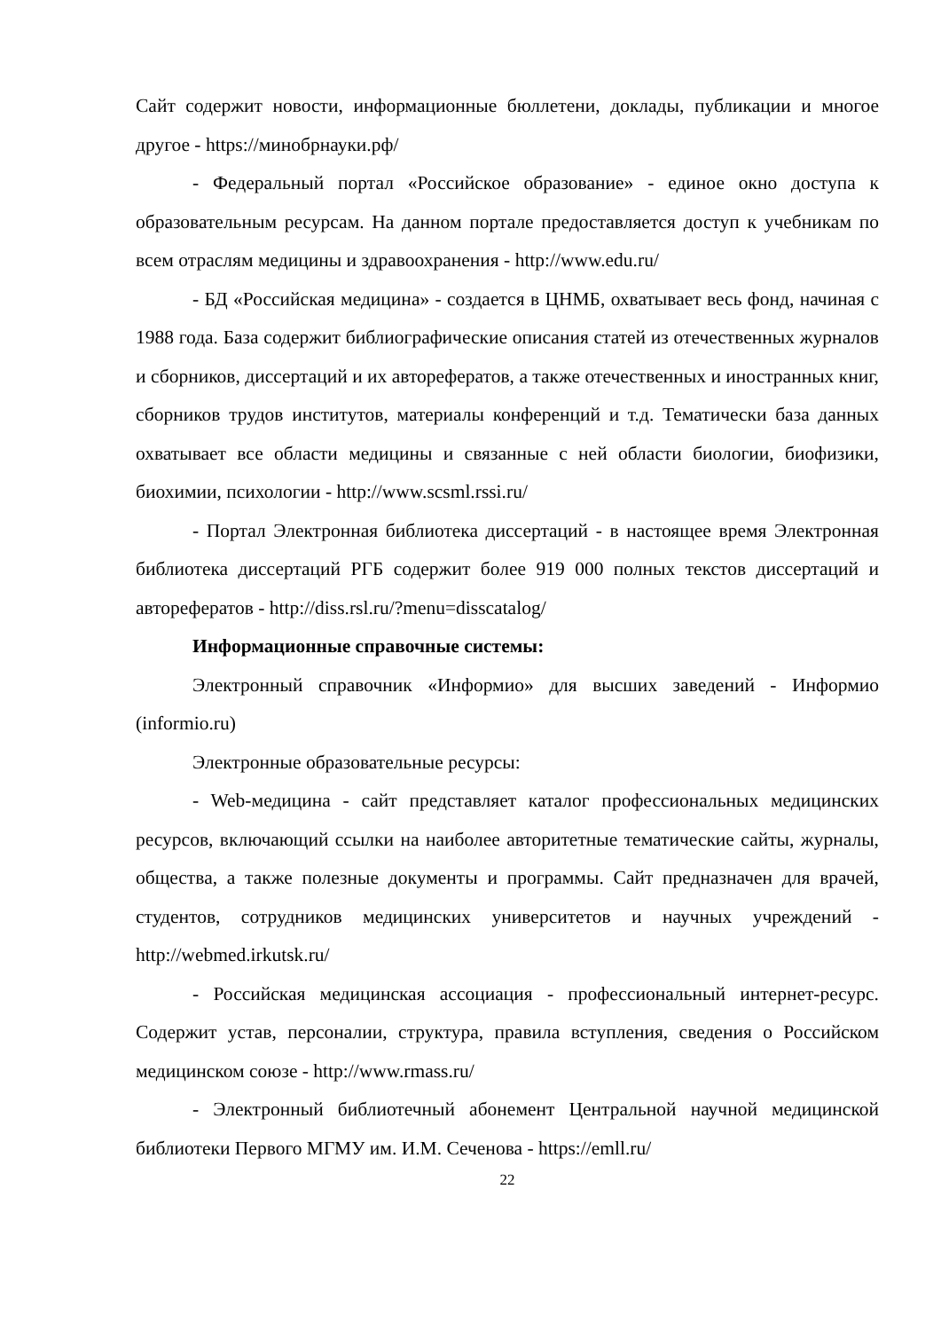Сайт содержит новости, информационные бюллетени, доклады, публикации и многое другое - https://минобрнауки.рф/
- Федеральный портал «Российское образование» - единое окно доступа к образовательным ресурсам. На данном портале предоставляется доступ к учебникам по всем отраслям медицины и здравоохранения - http://www.edu.ru/
- БД «Российская медицина» - создается в ЦНМБ, охватывает весь фонд, начиная с 1988 года. База содержит библиографические описания статей из отечественных журналов и сборников, диссертаций и их авторефератов, а также отечественных и иностранных книг, сборников трудов институтов, материалы конференций и т.д. Тематически база данных охватывает все области медицины и связанные с ней области биологии, биофизики, биохимии, психологии - http://www.scsml.rssi.ru/
- Портал Электронная библиотека диссертаций - в настоящее время Электронная библиотека диссертаций РГБ содержит более 919 000 полных текстов диссертаций и авторефератов - http://diss.rsl.ru/?menu=disscatalog/
Информационные справочные системы:
Электронный справочник «Информио» для высших заведений - Информио (informio.ru)
Электронные образовательные ресурсы:
- Web-медицина - сайт представляет каталог профессиональных медицинских ресурсов, включающий ссылки на наиболее авторитетные тематические сайты, журналы, общества, а также полезные документы и программы. Сайт предназначен для врачей, студентов, сотрудников медицинских университетов и научных учреждений - http://webmed.irkutsk.ru/
- Российская медицинская ассоциация - профессиональный интернет-ресурс. Содержит устав, персоналии, структура, правила вступления, сведения о Российском медицинском союзе - http://www.rmass.ru/
- Электронный библиотечный абонемент Центральной научной медицинской библиотеки Первого МГМУ им. И.М. Сеченова - https://emll.ru/
22